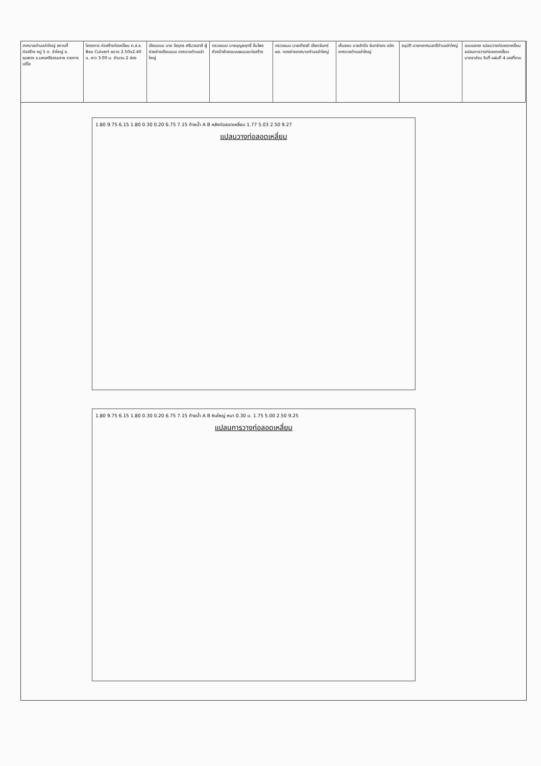เทศบาลตำบลลำใหญ่ สถานที่ก่อสร้าง หมู่ 5 ต. ลำใหญ่ อ. ชุมพวง จ.นครศรีธรรมราช รายการแก้ไข
โครงการ ก่อสร้างท่อเหลี่ยม ค.ส.ล. Box Culvert ขนาด 2.50x2.40 ม. ยาว 3.00 ม. จำนวน 2 ช่อง
เขียนแบบ นาย วัชรุทธ ศรีบวรสาลี ผู้ช่วยช่างเขียนแบบ เทศบาลตำบลลำใหญ่
ตรวจแบบ นายบุญยฤทธิ์ ลิ่มไพร หัวหน้าฝ่ายแบบแผนและก่อสร้าง
ตรวจแบบ นายเกียรติ เอียดจันทร์ ผอ. กองช่างเทศบาลตำบลลำใหญ่
เห็นชอบ นายสำนึง จันทร์ทอง ปลัดเทศบาลตำบลลำใหญ่
อนุมัติ นายกเทศมนตรีตำบลลำใหญ่ แบบแสดง แปลนวางท่อลอดเหลี่ยม แปลนการวางท่อลอดเหลี่ยม มาตราส่วน วันที่ แผ่นที่ 4 เลขที่งาน
1.80 9.75 6.15 1.80 0.30 0.20 6.75 7.15 ท้ายน้ำ A B หลังท่อลอดเหลี่ยม 1.77 5.03 2.50 9.27
แปลนวางท่อลอดเหลี่ยม
1.80 9.75 6.15 1.80 0.30 0.20 6.75 7.15 ท้ายน้ำ A B หินใหญ่ หนา 0.30 ม. 1.75 5.00 2.50 9.25
แปลนการวางท่อลอดเหลี่ยม